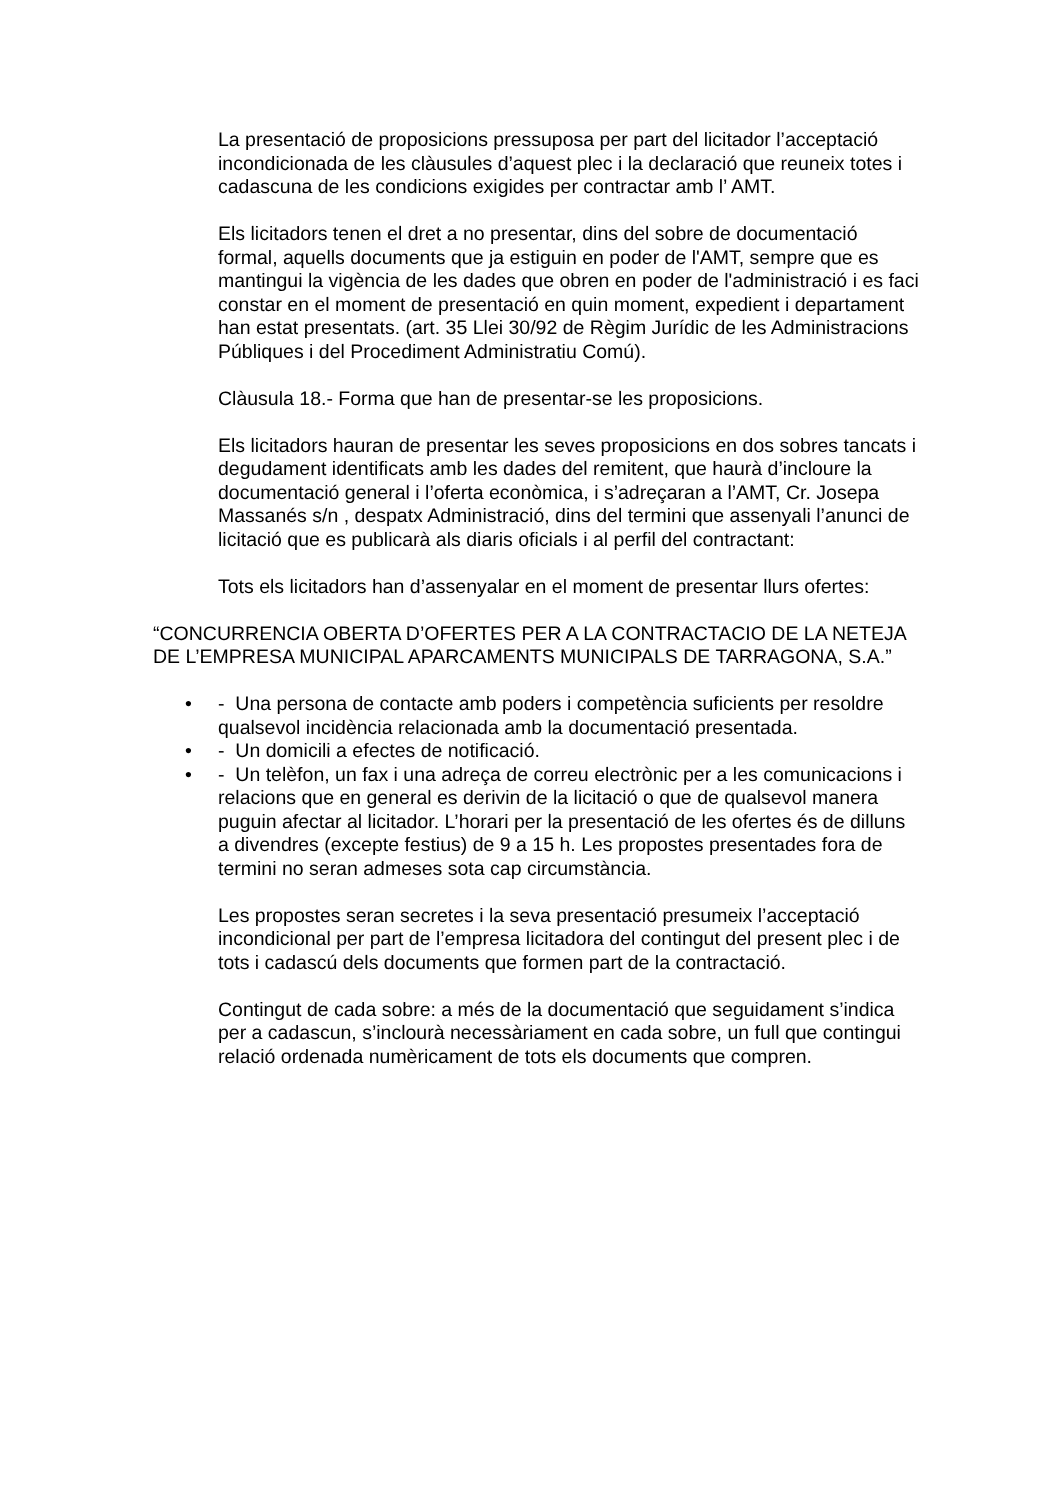La presentació de proposicions pressuposa per part del licitador l’acceptació incondicionada de les clàusules d’aquest plec i la declaració que reuneix totes i cadascuna de les condicions exigides per contractar amb l’ AMT.
Els licitadors tenen el dret a no presentar, dins del sobre de documentació formal, aquells documents que ja estiguin en poder de l'AMT, sempre que es mantingui la vigència de les dades que obren en poder de l'administració i es faci constar en el moment de presentació en quin moment, expedient i departament han estat presentats. (art. 35 Llei 30/92 de Règim Jurídic de les Administracions Públiques i del Procediment Administratiu Comú).
Clàusula 18.- Forma que han de presentar-se les proposicions.
Els licitadors hauran de presentar les seves proposicions en dos sobres tancats i degudament identificats amb les dades del remitent, que haurà d’incloure la documentació general i l’oferta econòmica, i s’adreçaran a l’AMT, Cr. Josepa Massanés s/n , despatx Administració, dins del termini que assenyali l’anunci de licitació que es publicarà als diaris oficials i al perfil del contractant:
Tots els licitadors han d’assenyalar en el moment de presentar llurs ofertes:
“CONCURRENCIA OBERTA D’OFERTES PER A LA CONTRACTACIO DE LA NETEJA DE L’EMPRESA MUNICIPAL APARCAMENTS MUNICIPALS DE TARRAGONA, S.A.”
• - Una persona de contacte amb poders i competència suficients per resoldre qualsevol incidència relacionada amb la documentació presentada.
• - Un domicili a efectes de notificació.
• - Un telèfon, un fax i una adreça de correu electrònic per a les comunicacions i relacions que en general es derivin de la licitació o que de qualsevol manera puguin afectar al licitador. L’horari per la presentació de les ofertes és de dilluns a divendres (excepte festius) de 9 a 15 h. Les propostes presentades fora de termini no seran admeses sota cap circumstància.
Les propostes seran secretes i la seva presentació presumeix l’acceptació incondicional per part de l’empresa licitadora del contingut del present plec i de tots i cadascú dels documents que formen part de la contractació.
Contingut de cada sobre: a més de la documentació que seguidament s’indica per a cadascun, s’inclourà necessàriament en cada sobre, un full que contingui relació ordenada numèricament de tots els documents que compren.